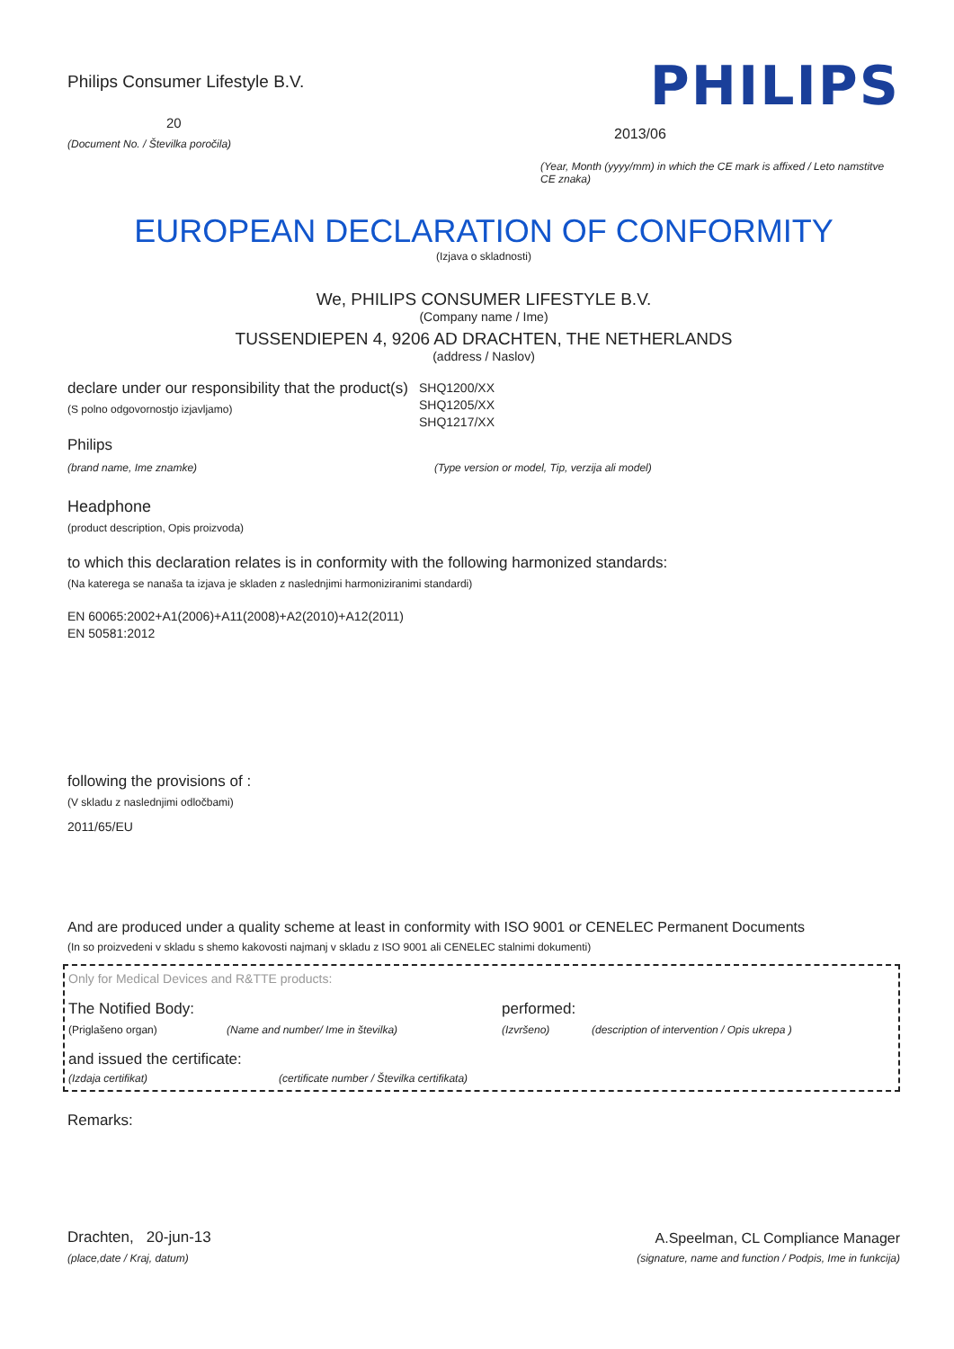Philips Consumer Lifestyle B.V.
20
(Document No. / Številka poročila)
PHILIPS
2013/06
(Year, Month (yyyy/mm) in which the CE mark is affixed / Leto namstitve CE znaka)
EUROPEAN DECLARATION OF CONFORMITY
(Izjava o skladnosti)
We, PHILIPS CONSUMER LIFESTYLE B.V.
(Company name / Ime)
TUSSENDIEPEN 4, 9206 AD DRACHTEN, THE NETHERLANDS
(address / Naslov)
declare under our responsibility that the product(s)
(S polno odgovornostjo izjavljamo)
SHQ1200/XX
SHQ1205/XX
SHQ1217/XX
Philips
(brand name, Ime znamke) (Type version or model, Tip, verzija ali model)
Headphone
(product description, Opis proizvoda)
to which this declaration relates is in conformity with the following harmonized standards:
(Na katerega se nanaša ta izjava je skladen z naslednjimi harmoniziranimi standardi)
EN 60065:2002+A1(2006)+A11(2008)+A2(2010)+A12(2011)
EN 50581:2012
following the provisions of :
(V skladu z naslednjimi odločbami)
2011/65/EU
And are produced under a quality scheme at least in conformity with ISO 9001 or CENELEC Permanent Documents
(In so proizvedeni v skladu s shemo kakovosti najmanj v skladu z ISO 9001 ali CENELEC stalnimi dokumenti)
Only for Medical Devices and R&TTE products:
The Notified Body: performed:
(Priglašeno organ) (Name and number/ Ime in številka) (Izvršeno) (description of intervention / Opis ukrepa )
and issued the certificate:
(Izdaja certifikat) (certificate number / Številka certifikata)
Remarks:
Drachten, 20-jun-13
(place,date / Kraj, datum)
A.Speelman, CL Compliance Manager
(signature, name and function / Podpis, Ime in funkcija)